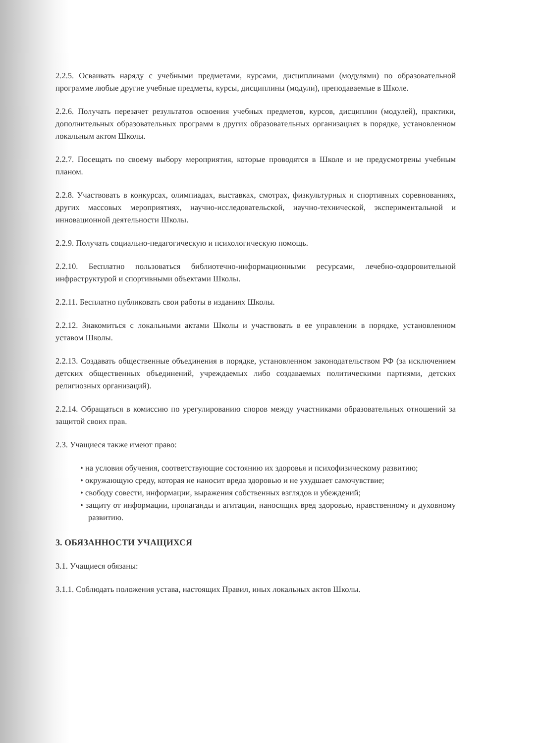2.2.5. Осваивать наряду с учебными предметами, курсами, дисциплинами (модулями) по образовательной программе любые другие учебные предметы, курсы, дисциплины (модули), преподаваемые в Школе.
2.2.6. Получать перезачет результатов освоения учебных предметов, курсов, дисциплин (модулей), практики, дополнительных образовательных программ в других образовательных организациях в порядке, установленном локальным актом Школы.
2.2.7. Посещать по своему выбору мероприятия, которые проводятся в Школе и не предусмотрены учебным планом.
2.2.8. Участвовать в конкурсах, олимпиадах, выставках, смотрах, физкультурных и спортивных соревнованиях, других массовых мероприятиях, научно-исследовательской, научно-технической, экспериментальной и инновационной деятельности Школы.
2.2.9. Получать социально-педагогическую и психологическую помощь.
2.2.10. Бесплатно пользоваться библиотечно-информационными ресурсами, лечебно-оздоровительной инфраструктурой и спортивными объектами Школы.
2.2.11. Бесплатно публиковать свои работы в изданиях Школы.
2.2.12. Знакомиться с локальными актами Школы и участвовать в ее управлении в порядке, установленном уставом Школы.
2.2.13. Создавать общественные объединения в порядке, установленном законодательством РФ (за исключением детских общественных объединений, учреждаемых либо создаваемых политическими партиями, детских религиозных организаций).
2.2.14. Обращаться в комиссию по урегулированию споров между участниками образовательных отношений за защитой своих прав.
2.3. Учащиеся также имеют право:
• на условия обучения, соответствующие состоянию их здоровья и психофизическому развитию;
• окружающую среду, которая не наносит вреда здоровью и не ухудшает самочувствие;
• свободу совести, информации, выражения собственных взглядов и убеждений;
• защиту от информации, пропаганды и агитации, наносящих вред здоровью, нравственному и духовному развитию.
3. ОБЯЗАННОСТИ УЧАЩИХСЯ
3.1. Учащиеся обязаны:
3.1.1. Соблюдать положения устава, настоящих Правил, иных локальных актов Школы.